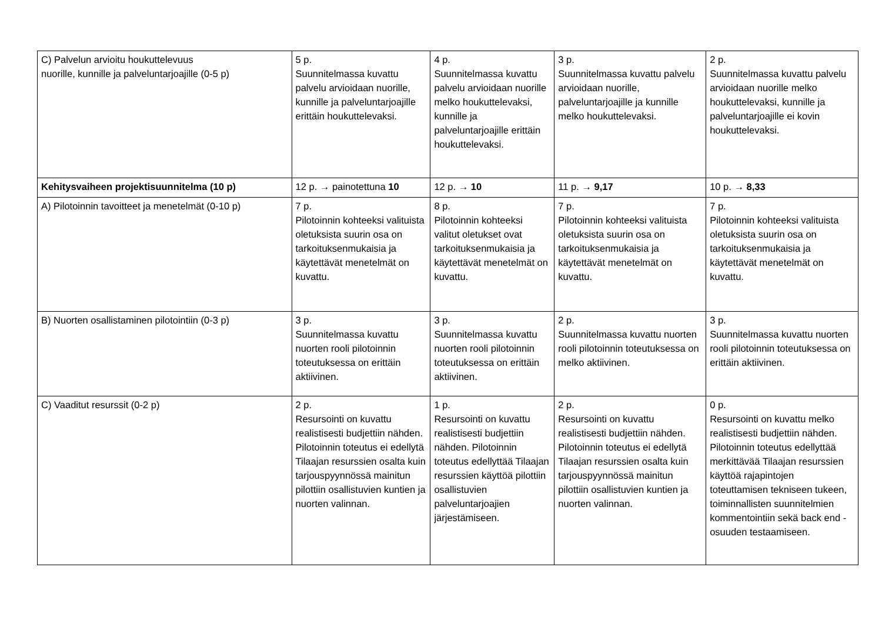| C) Palvelun arvioitu houkuttelevuus nuorille, kunnille ja palveluntarjoajille (0-5 p) | 5 p. Suunnitelmassa kuvattu palvelu arvioidaan nuorille, kunnille ja palveluntarjoajille erittäin houkuttelevaksi. | 4 p. Suunnitelmassa kuvattu palvelu arvioidaan nuorille melko houkuttelevaksi, kunnille ja palveluntarjoajille erittäin houkuttelevaksi. | 3 p. Suunnitelmassa kuvattu palvelu arvioidaan nuorille, palveluntarjoajille ja kunnille melko houkuttelevaksi. | 2 p. Suunnitelmassa kuvattu palvelu arvioidaan nuorille melko houkuttelevaksi, kunnille ja palveluntarjoajille ei kovin houkuttelevaksi. |
| Kehitysvaiheen projektisuunnitelma (10 p) | 12 p. → painotettuna 10 | 12 p. → 10 | 11 p. → 9,17 | 10 p. → 8,33 |
| A) Pilotoinnin tavoitteet ja menetelmät (0-10 p) | 7 p. Pilotoinnin kohteeksi valituista oletuksista suurin osa on tarkoituksenmukaisia ja käytettävät menetelmät on kuvattu. | 8 p. Pilotoinnin kohteeksi valitut oletukset ovat tarkoituksenmukaisia ja käytettävät menetelmät on kuvattu. | 7 p. Pilotoinnin kohteeksi valituista oletuksista suurin osa on tarkoituksenmukaisia ja käytettävät menetelmät on kuvattu. | 7 p. Pilotoinnin kohteeksi valituista oletuksista suurin osa on tarkoituksenmukaisia ja käytettävät menetelmät on kuvattu. |
| B) Nuorten osallistaminen pilotointiin (0-3 p) | 3 p. Suunnitelmassa kuvattu nuorten rooli pilotoinnin toteutuksessa on erittäin aktiivinen. | 3 p. Suunnitelmassa kuvattu nuorten rooli pilotoinnin toteutuksessa on erittäin aktiivinen. | 2 p. Suunnitelmassa kuvattu nuorten rooli pilotoinnin toteutuksessa on melko aktiivinen. | 3 p. Suunnitelmassa kuvattu nuorten rooli pilotoinnin toteutuksessa on erittäin aktiivinen. |
| C) Vaaditut resurssit (0-2 p) | 2 p. Resursointi on kuvattu realistisesti budjettiin nähden. Pilotoinnin toteutus ei edellytä Tilaajan resurssien osalta kuin tarjouspyynnössä mainitun pilottiin osallistuvien kuntien ja nuorten valinnan. | 1 p. Resursointi on kuvattu realistisesti budjettiin nähden. Pilotoinnin toteutus edellyttää Tilaajan resurssien käyttöä pilottiin osallistuvien palveluntarjoajien järjestämiseen. | 2 p. Resursointi on kuvattu realistisesti budjettiin nähden. Pilotoinnin toteutus ei edellytä Tilaajan resurssien osalta kuin tarjouspyynnössä mainitun pilottiin osallistuvien kuntien ja nuorten valinnan. | 0 p. Resursointi on kuvattu melko realistisesti budjettiin nähden. Pilotoinnin toteutus edellyttää merkittävää Tilaajan resurssien käyttöä rajapintojen toteuttamisen tekniseen tukeen, toiminnallisten suunnitelmien kommentointiin sekä back end -osuuden testaamiseen. |